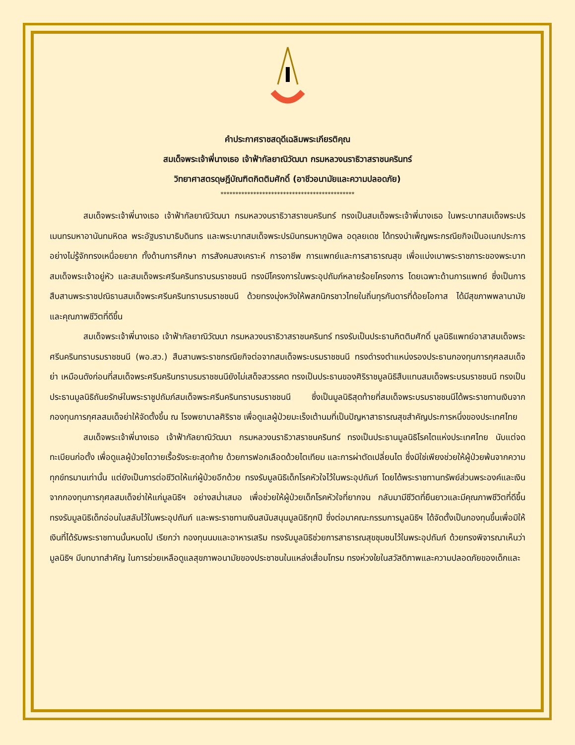คำประกาศราชสดุดีเฉลิมพระเกียรติคุณ
สมเด็จพระเจ้าพี่นางเธอ เจ้าฟ้ากัลยาณิวัฒนา กรมหลวงนราธิวาสราชนครินทร์
วิทยาศาสตรดุษฎีบัณฑิตกิตติมศักดิ์ (อาชีวอนามัยและความปลอดภัย)
*********************************************
สมเด็จพระเจ้าพี่นางเธอ เจ้าฟ้ากัลยาณิวัฒนา กรมหลวงนราธิวาสราชนครินทร์ ทรงเป็นสมเด็จพระเจ้าพี่นางเธอ ในพระบาทสมเด็จพระปรเมนทรมหาอานันทมหิดล พระอัฐมรามาธิบดินทร และพระบาทสมเด็จพระปรมินทรมหาภูมิพล อดุลยเดช ได้ทรงบำเพ็ญพระกรณียกิจเป็นอเนกประการอย่างไม่รู้จักทรงเหนื่อยยาก ทั้งด้านการศึกษา การสังคมสงเคราะห์ การอาชีพ การแพทย์และการสาธารณสุข เพื่อแบ่งเบาพระราชภาระของพระบาทสมเด็จพระเจ้าอยู่หัว และสมเด็จพระศรีนครินทราบรมราชชนนี ทรงมีโครงการในพระอุปถัมภ์หลายร้อยโครงการ โดยเฉพาะด้านการแพทย์ ซึ่งเป็นการสืบสานพระราชปณิธานสมเด็จพระศรีนครินทราบรมราชชนนี ด้วยทรงมุ่งหวังให้พสกนิกรชาวไทยในถิ่นทุรกันดารที่ด้อยโอกาส ได้มีสุขภาพพลานามัย และคุณภาพชีวิตที่ดีขึ้น
สมเด็จพระเจ้าพี่นางเธอ เจ้าฟ้ากัลยาณิวัฒนา กรมหลวงนราธิวาสราชนครินทร์ ทรงรับเป็นประธานกิตติมศักดิ์ มูลนิธิแพทย์อาสาสมเด็จพระศรีนครินทราบรมราชชนนี (พอ.สว.) สืบสานพระราชกรณียกิจต่อจากสมเด็จพระบรมราชชนนี ทรงดำรงตำแหน่งรองประธานกองทุนการกุศลสมเด็จย่า เหมือนดังก่อนที่สมเด็จพระศรีนครินทราบรมราชชนนียังไม่เสด็จสวรรคต ทรงเป็นประธานของศิริราชมูลนิธิสืบแทนสมเด็จพระบรมราชชนนี ทรงเป็นประธานมูลนิธิถันยรักษ์ในพระราชูปถัมภ์สมเด็จพระศรีนครินทราบรมราชชนนี ซึ่งเป็นมูลนิธิสุดท้ายที่สมเด็จพระบรมราชชนนีได้พระราชทานเงินจากกองทุนการกุศลสมเด็จย่าให้จัดตั้งขึ้น ณ โรงพยาบาลศิริราช เพื่อดูแลผู้ป่วยมะเร็งเต้านมที่เป็นปัญหาสาธารณสุขสำคัญประการหนึ่งของประเทศไทย
สมเด็จพระเจ้าพี่นางเธอ เจ้าฟ้ากัลยาณิวัฒนา กรมหลวงนราธิวาสราชนครินทร์ ทรงเป็นประธานมูลนิธิโรคไตแห่งประเทศไทย นับแต่จดทะเบียนก่อตั้ง เพื่อดูแลผู้ป่วยไตวายเรื้อรังระยะสุดท้าย ด้วยการฟอกเลือดด้วยไตเทียม และการผ่าตัดเปลี่ยนไต ซึ่งมิใช่เพียงช่วยให้ผู้ป่วยพ้นจากความทุกข์ทรมานเท่านั้น แต่ยังเป็นการต่อชีวิตให้แก่ผู้ป่วยอีกด้วย ทรงรับมูลนิธิเด็กโรคหัวใจไว้ในพระอุปถัมภ์ โดยได้พระราชทานทรัพย์ส่วนพระองค์และเงินจากกองทุนการกุศลสมเด็จย่าให้แก่มูลนิธิฯ อย่างสม่ำเสมอ เพื่อช่วยให้ผู้ป่วยเด็กโรคหัวใจที่ยากจน กลับมามีชีวิตที่ยืนยาวและมีคุณภาพชีวิตที่ดีขึ้น ทรงรับมูลนิธิเด็กอ่อนในสลัมไว้ในพระอุปถัมภ์ และพระราชทานเงินสนับสนุนมูลนิธิทุกปี ซึ่งต่อมาคณะกรรมการมูลนิธิฯ ได้จัดตั้งเป็นกองทุนขึ้นเพื่อมิให้เงินที่ได้รับพระราชทานนั้นหมดไป เรียกว่า กองทุนนมและอาหารเสริม ทรงรับมูลนิธิช่วยการสาธารณสุขชุมชนไว้ในพระอุปถัมภ์ ด้วยทรงพิจารณาเห็นว่า มูลนิธิฯ มีบทบาทสำคัญ ในการช่วยเหลือดูแลสุขภาพอนามัยของประชาชนในแหล่งเสื่อมโทรม ทรงห่วงใยในสวัสดิภาพและความปลอดภัยของเด็กและ